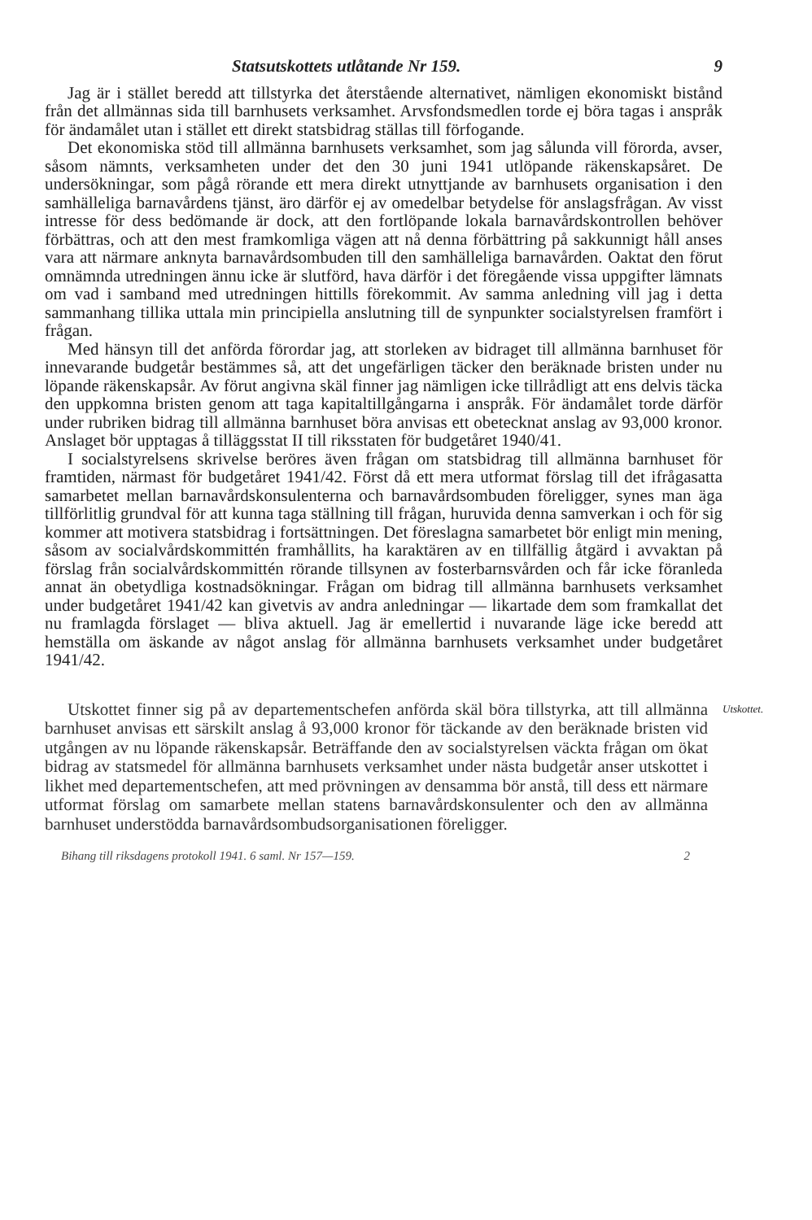Statsutskottets utlåtande Nr 159. 9
Jag är i stället beredd att tillstyrka det återstående alternativet, nämligen ekonomiskt bistånd från det allmännas sida till barnhusets verksamhet. Arvsfondsmedlen torde ej böra tagas i anspråk för ändamålet utan i stället ett direkt statsbidrag ställas till förfogande.
Det ekonomiska stöd till allmänna barnhusets verksamhet, som jag sålunda vill förorda, avser, såsom nämnts, verksamheten under det den 30 juni 1941 utlöpande räkenskapsåret. De undersökningar, som pågå rörande ett mera direkt utnyttjande av barnhusets organisation i den samhälleliga barnavårdens tjänst, äro därför ej av omedelbar betydelse för anslagsfrågan. Av visst intresse för dess bedömande är dock, att den fortlöpande lokala barnavårdskontrollen behöver förbättras, och att den mest framkomliga vägen att nå denna förbättring på sakkunnigt håll anses vara att närmare anknyta barnavårdsombuden till den samhälleliga barnavården. Oaktat den förut omnämnda utredningen ännu icke är slutförd, hava därför i det föregående vissa uppgifter lämnats om vad i samband med utredningen hittills förekommit. Av samma anledning vill jag i detta sammanhang tillika uttala min principiella anslutning till de synpunkter socialstyrelsen framfört i frågan.
Med hänsyn till det anförda förordar jag, att storleken av bidraget till allmänna barnhuset för innevarande budgetår bestämmes så, att det ungefärligen täcker den beräknade bristen under nu löpande räkenskapsår. Av förut angivna skäl finner jag nämligen icke tillrådligt att ens delvis täcka den uppkomna bristen genom att taga kapitaltillgångarna i anspråk. För ändamålet torde därför under rubriken bidrag till allmänna barnhuset böra anvisas ett obetecknat anslag av 93,000 kronor. Anslaget bör upptagas å tilläggsstat II till riksstaten för budgetåret 1940/41.
I socialstyrelsens skrivelse beröres även frågan om statsbidrag till allmänna barnhuset för framtiden, närmast för budgetåret 1941/42. Först då ett mera utformat förslag till det ifrågasatta samarbetet mellan barnavårdskonsulenterna och barnavårdsombuden föreligger, synes man äga tillförlitlig grundval för att kunna taga ställning till frågan, huruvida denna samverkan i och för sig kommer att motivera statsbidrag i fortsättningen. Det föreslagna samarbetet bör enligt min mening, såsom av socialvårdskommittén framhållits, ha karaktären av en tillfällig åtgärd i avvaktan på förslag från socialvårdskommittén rörande tillsynen av fosterbarnsvården och får icke föranleda annat än obetydliga kostnadsökningar. Frågan om bidrag till allmänna barnhusets verksamhet under budgetåret 1941/42 kan givetvis av andra anledningar — likartade dem som framkallat det nu framlagda förslaget — bliva aktuell. Jag är emellertid i nuvarande läge icke beredd att hemställa om äskande av något anslag för allmänna barnhusets verksamhet under budgetåret 1941/42.
Utskottet finner sig på av departementschefen anförda skäl böra tillstyrka, att till allmänna barnhuset anvisas ett särskilt anslag å 93,000 kronor för täckande av den beräknade bristen vid utgången av nu löpande räkenskapsår. Beträffande den av socialstyrelsen väckta frågan om ökat bidrag av statsmedel för allmänna barnhusets verksamhet under nästa budgetår anser utskottet i likhet med departementschefen, att med prövningen av densamma bör anstå, till dess ett närmare utformat förslag om samarbete mellan statens barnavårdskonsulenter och den av allmänna barnhuset understödda barnavårdsombudsorganisationen föreligger.
Utskottet.
Bihang till riksdagens protokoll 1941. 6 saml. Nr 157—159. 2